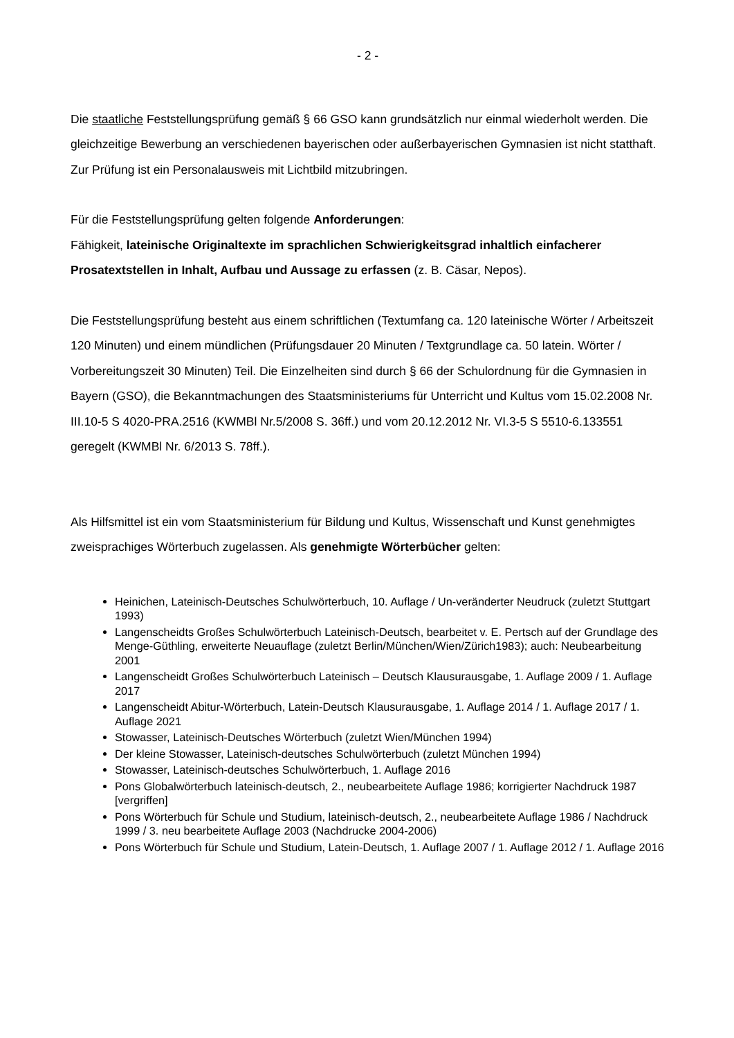- 2 -
Die staatliche Feststellungsprüfung gemäß § 66 GSO kann grundsätzlich nur einmal wiederholt werden. Die gleichzeitige Bewerbung an verschiedenen bayerischen oder außerbayerischen Gymnasien ist nicht statthaft. Zur Prüfung ist ein Personalausweis mit Lichtbild mitzubringen.
Für die Feststellungsprüfung gelten folgende Anforderungen:
Fähigkeit, lateinische Originaltexte im sprachlichen Schwierigkeitsgrad inhaltlich einfacherer Prosatextstellen in Inhalt, Aufbau und Aussage zu erfassen (z. B. Cäsar, Nepos).
Die Feststellungsprüfung besteht aus einem schriftlichen (Textumfang ca. 120 lateinische Wörter / Arbeitszeit 120 Minuten) und einem mündlichen (Prüfungsdauer 20 Minuten / Textgrundlage ca. 50 latein. Wörter / Vorbereitungszeit 30 Minuten) Teil. Die Einzelheiten sind durch § 66 der Schulordnung für die Gymnasien in Bayern (GSO), die Bekanntmachungen des Staatsministeriums für Unterricht und Kultus vom 15.02.2008 Nr. III.10-5 S 4020-PRA.2516 (KWMBl Nr.5/2008 S. 36ff.) und vom 20.12.2012 Nr. VI.3-5 S 5510-6.133551 geregelt (KWMBl Nr. 6/2013 S. 78ff.).
Als Hilfsmittel ist ein vom Staatsministerium für Bildung und Kultus, Wissenschaft und Kunst genehmigtes zweisprachiges Wörterbuch zugelassen. Als genehmigte Wörterbücher gelten:
Heinichen, Lateinisch-Deutsches Schulwörterbuch, 10. Auflage / Un-veränderter Neudruck (zuletzt Stuttgart 1993)
Langenscheidts Großes Schulwörterbuch Lateinisch-Deutsch, bearbeitet v. E. Pertsch auf der Grundlage des Menge-Güthling, erweiterte Neuauflage (zuletzt Berlin/München/Wien/Zürich1983); auch: Neubearbeitung 2001
Langenscheidt Großes Schulwörterbuch Lateinisch – Deutsch Klausurausgabe, 1. Auflage 2009 / 1. Auflage 2017
Langenscheidt Abitur-Wörterbuch, Latein-Deutsch Klausurausgabe, 1. Auflage 2014 / 1. Auflage 2017 / 1. Auflage 2021
Stowasser, Lateinisch-Deutsches Wörterbuch (zuletzt Wien/München 1994)
Der kleine Stowasser, Lateinisch-deutsches Schulwörterbuch (zuletzt München 1994)
Stowasser, Lateinisch-deutsches Schulwörterbuch, 1. Auflage 2016
Pons Globalwörterbuch lateinisch-deutsch, 2., neubearbeitete Auflage 1986; korrigierter Nachdruck 1987 [vergriffen]
Pons Wörterbuch für Schule und Studium, lateinisch-deutsch, 2., neubearbeitete Auflage 1986 / Nachdruck 1999 / 3. neu bearbeitete Auflage 2003 (Nachdrucke 2004-2006)
Pons Wörterbuch für Schule und Studium, Latein-Deutsch, 1. Auflage 2007 / 1. Auflage 2012 / 1. Auflage 2016